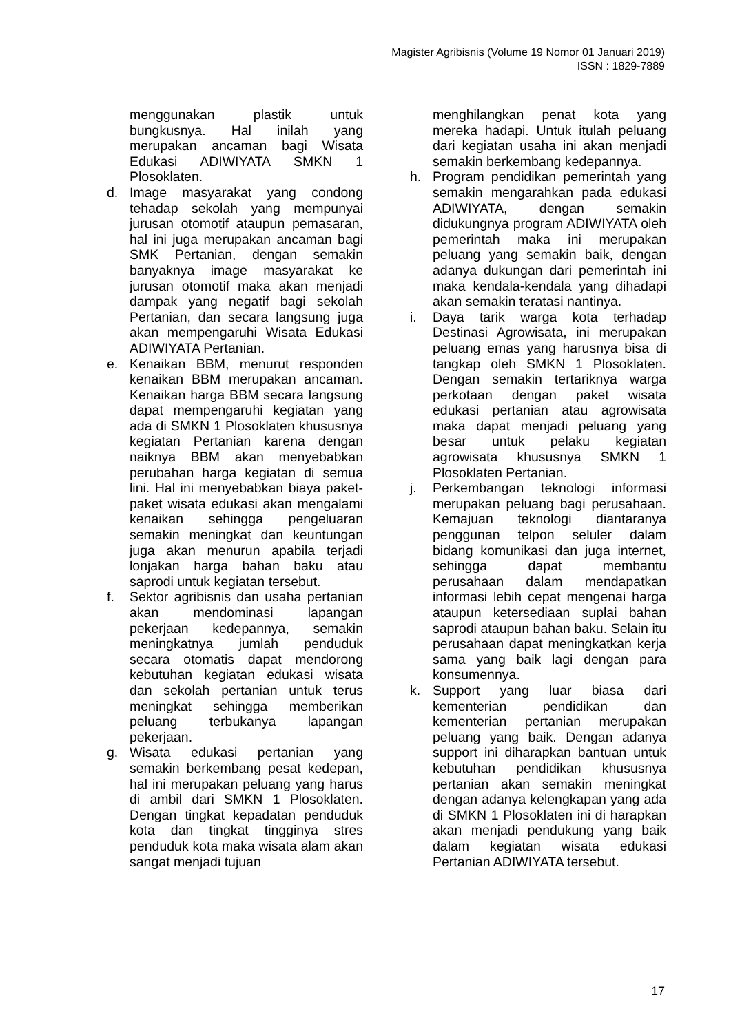Magister Agribisnis (Volume 19 Nomor 01 Januari 2019)
ISSN : 1829-7889
menggunakan plastik untuk bungkusnya. Hal inilah yang merupakan ancaman bagi Wisata Edukasi ADIWIYATA SMKN 1 Plosoklaten.
d. Image masyarakat yang condong tehadap sekolah yang mempunyai jurusan otomotif ataupun pemasaran, hal ini juga merupakan ancaman bagi SMK Pertanian, dengan semakin banyaknya image masyarakat ke jurusan otomotif maka akan menjadi dampak yang negatif bagi sekolah Pertanian, dan secara langsung juga akan mempengaruhi Wisata Edukasi ADIWIYATA Pertanian.
e. Kenaikan BBM, menurut responden kenaikan BBM merupakan ancaman. Kenaikan harga BBM secara langsung dapat mempengaruhi kegiatan yang ada di SMKN 1 Plosoklaten khususnya kegiatan Pertanian karena dengan naiknya BBM akan menyebabkan perubahan harga kegiatan di semua lini. Hal ini menyebabkan biaya paket-paket wisata edukasi akan mengalami kenaikan sehingga pengeluaran semakin meningkat dan keuntungan juga akan menurun apabila terjadi lonjakan harga bahan baku atau saprodi untuk kegiatan tersebut.
f. Sektor agribisnis dan usaha pertanian akan mendominasi lapangan pekerjaan kedepannya, semakin meningkatnya jumlah penduduk secara otomatis dapat mendorong kebutuhan kegiatan edukasi wisata dan sekolah pertanian untuk terus meningkat sehingga memberikan peluang terbukanya lapangan pekerjaan.
g. Wisata edukasi pertanian yang semakin berkembang pesat kedepan, hal ini merupakan peluang yang harus di ambil dari SMKN 1 Plosoklaten. Dengan tingkat kepadatan penduduk kota dan tingkat tingginya stres penduduk kota maka wisata alam akan sangat menjadi tujuan
menghilangkan penat kota yang mereka hadapi. Untuk itulah peluang dari kegiatan usaha ini akan menjadi semakin berkembang kedepannya.
h. Program pendidikan pemerintah yang semakin mengarahkan pada edukasi ADIWIYATA, dengan semakin didukungnya program ADIWIYATA oleh pemerintah maka ini merupakan peluang yang semakin baik, dengan adanya dukungan dari pemerintah ini maka kendala-kendala yang dihadapi akan semakin teratasi nantinya.
i. Daya tarik warga kota terhadap Destinasi Agrowisata, ini merupakan peluang emas yang harusnya bisa di tangkap oleh SMKN 1 Plosoklaten. Dengan semakin tertariknya warga perkotaan dengan paket wisata edukasi pertanian atau agrowisata maka dapat menjadi peluang yang besar untuk pelaku kegiatan agrowisata khususnya SMKN 1 Plosoklaten Pertanian.
j. Perkembangan teknologi informasi merupakan peluang bagi perusahaan. Kemajuan teknologi diantaranya penggunan telpon seluler dalam bidang komunikasi dan juga internet, sehingga dapat membantu perusahaan dalam mendapatkan informasi lebih cepat mengenai harga ataupun ketersediaan suplai bahan saprodi ataupun bahan baku. Selain itu perusahaan dapat meningkatkan kerja sama yang baik lagi dengan para konsumennya.
k. Support yang luar biasa dari kementerian pendidikan dan kementerian pertanian merupakan peluang yang baik. Dengan adanya support ini diharapkan bantuan untuk kebutuhan pendidikan khususnya pertanian akan semakin meningkat dengan adanya kelengkapan yang ada di SMKN 1 Plosoklaten ini di harapkan akan menjadi pendukung yang baik dalam kegiatan wisata edukasi Pertanian ADIWIYATA tersebut.
17